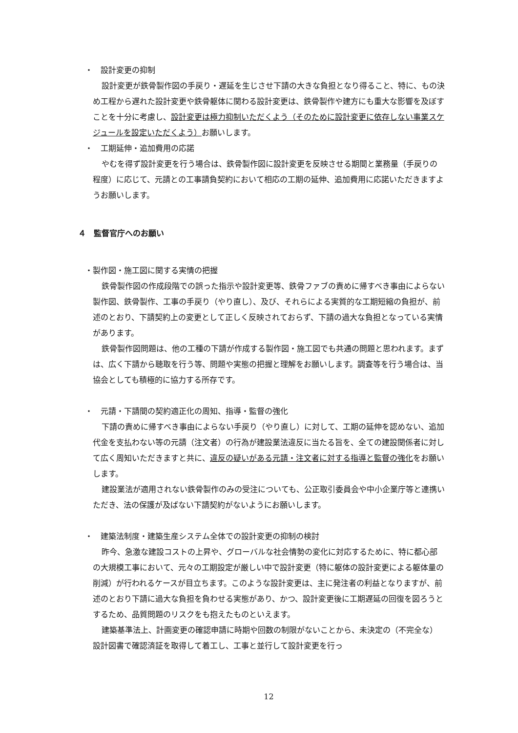・　設計変更の抑制
設計変更が鉄骨製作図の手戻り・遅延を生じさせ下請の大きな負担となり得ること、特に、もの決め工程から遅れた設計変更や鉄骨躯体に関わる設計変更は、鉄骨製作や建方にも重大な影響を及ぼすことを十分に考慮し、設計変更は極力抑制いただくよう（そのために設計変更に依存しない事業スケジュールを設定いただくよう）お願いします。
・　工期延伸・追加費用の応諾
やむを得ず設計変更を行う場合は、鉄骨製作図に設計変更を反映させる期間と業務量（手戻りの程度）に応じて、元請との工事請負契約において相応の工期の延伸、追加費用に応諾いただきますようお願いします。
４　監督官庁へのお願い
・製作図・施工図に関する実情の把握
鉄骨製作図の作成段階での誤った指示や設計変更等、鉄骨ファブの責めに帰すべき事由によらない製作図、鉄骨製作、工事の手戻り（やり直し）、及び、それらによる実質的な工期短縮の負担が、前述のとおり、下請契約上の変更として正しく反映されておらず、下請の過大な負担となっている実情があります。
鉄骨製作図問題は、他の工種の下請が作成する製作図・施工図でも共通の問題と思われます。まずは、広く下請から聴取を行う等、問題や実態の把握と理解をお願いします。調査等を行う場合は、当協会としても積極的に協力する所存です。
・　元請・下請間の契約適正化の周知、指導・監督の強化
下請の責めに帰すべき事由によらない手戻り（やり直し）に対して、工期の延伸を認めない、追加代金を支払わない等の元請（注文者）の行為が建設業法違反に当たる旨を、全ての建設関係者に対して広く周知いただきますと共に、違反の疑いがある元請・注文者に対する指導と監督の強化をお願いします。
建設業法が適用されない鉄骨製作のみの受注についても、公正取引委員会や中小企業庁等と連携いただき、法の保護が及ばない下請契約がないようにお願いします。
・　建築法制度・建築生産システム全体での設計変更の抑制の検討
昨今、急激な建設コストの上昇や、グローバルな社会情勢の変化に対応するために、特に都心部の大規模工事において、元々の工期設定が厳しい中で設計変更（特に躯体の設計変更による躯体量の削減）が行われるケースが目立ちます。このような設計変更は、主に発注者の利益となりますが、前述のとおり下請に過大な負担を負わせる実態があり、かつ、設計変更後に工期遅延の回復を図ろうとするため、品質問題のリスクをも抱えたものといえます。
建築基準法上、計画変更の確認申請に時期や回数の制限がないことから、未決定の（不完全な）設計図書で確認済証を取得して着工し、工事と並行して設計変更を行っ
12